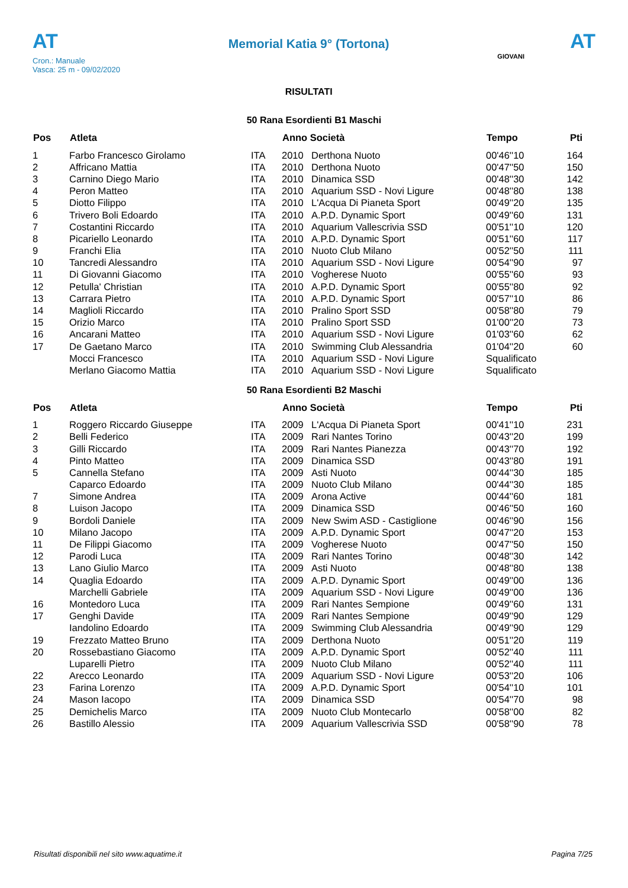AT
Cron.: Manuale
Vasca: 25 m - 09/02/2020
Memorial Katia 9° (Tortona)
RISULTATI
AT
GIOVANI
50 Rana Esordienti B1 Maschi
| Pos | Atleta | | Anno Società | | Tempo | Pti |
| --- | --- | --- | --- | --- | --- | --- |
| 1 | Farbo Francesco Girolamo | ITA | 2010 | Derthona Nuoto | 00'46''10 | 164 |
| 2 | Affricano Mattia | ITA | 2010 | Derthona Nuoto | 00'47''50 | 150 |
| 3 | Carnino Diego Mario | ITA | 2010 | Dinamica SSD | 00'48''30 | 142 |
| 4 | Peron Matteo | ITA | 2010 | Aquarium SSD - Novi Ligure | 00'48''80 | 138 |
| 5 | Diotto Filippo | ITA | 2010 | L'Acqua Di Pianeta Sport | 00'49''20 | 135 |
| 6 | Trivero Boli Edoardo | ITA | 2010 | A.P.D. Dynamic Sport | 00'49''60 | 131 |
| 7 | Costantini Riccardo | ITA | 2010 | Aquarium Vallescrivia SSD | 00'51''10 | 120 |
| 8 | Picariello Leonardo | ITA | 2010 | A.P.D. Dynamic Sport | 00'51''60 | 117 |
| 9 | Franchi Elia | ITA | 2010 | Nuoto Club Milano | 00'52''50 | 111 |
| 10 | Tancredi Alessandro | ITA | 2010 | Aquarium SSD - Novi Ligure | 00'54''90 | 97 |
| 11 | Di Giovanni Giacomo | ITA | 2010 | Vogherese Nuoto | 00'55''60 | 93 |
| 12 | Petulla' Christian | ITA | 2010 | A.P.D. Dynamic Sport | 00'55''80 | 92 |
| 13 | Carrara Pietro | ITA | 2010 | A.P.D. Dynamic Sport | 00'57''10 | 86 |
| 14 | Maglioli Riccardo | ITA | 2010 | Pralino Sport SSD | 00'58''80 | 79 |
| 15 | Orizio Marco | ITA | 2010 | Pralino Sport SSD | 01'00''20 | 73 |
| 16 | Ancarani Matteo | ITA | 2010 | Aquarium SSD - Novi Ligure | 01'03''60 | 62 |
| 17 | De Gaetano Marco | ITA | 2010 | Swimming Club Alessandria | 01'04''20 | 60 |
| | Mocci Francesco | ITA | 2010 | Aquarium SSD - Novi Ligure | Squalificato | |
| | Merlano Giacomo Mattia | ITA | 2010 | Aquarium SSD - Novi Ligure | Squalificato | |
50 Rana Esordienti B2 Maschi
| Pos | Atleta | | Anno Società | | Tempo | Pti |
| --- | --- | --- | --- | --- | --- | --- |
| 1 | Roggero Riccardo Giuseppe | ITA | 2009 | L'Acqua Di Pianeta Sport | 00'41''10 | 231 |
| 2 | Belli Federico | ITA | 2009 | Rari Nantes Torino | 00'43''20 | 199 |
| 3 | Gilli Riccardo | ITA | 2009 | Rari Nantes Pianezza | 00'43''70 | 192 |
| 4 | Pinto Matteo | ITA | 2009 | Dinamica SSD | 00'43''80 | 191 |
| 5 | Cannella Stefano | ITA | 2009 | Asti Nuoto | 00'44''30 | 185 |
| | Caparco Edoardo | ITA | 2009 | Nuoto Club Milano | 00'44''30 | 185 |
| 7 | Simone Andrea | ITA | 2009 | Arona Active | 00'44''60 | 181 |
| 8 | Luison Jacopo | ITA | 2009 | Dinamica SSD | 00'46''50 | 160 |
| 9 | Bordoli Daniele | ITA | 2009 | New Swim ASD - Castiglione | 00'46''90 | 156 |
| 10 | Milano Jacopo | ITA | 2009 | A.P.D. Dynamic Sport | 00'47''20 | 153 |
| 11 | De Filippi Giacomo | ITA | 2009 | Vogherese Nuoto | 00'47''50 | 150 |
| 12 | Parodi Luca | ITA | 2009 | Rari Nantes Torino | 00'48''30 | 142 |
| 13 | Lano Giulio Marco | ITA | 2009 | Asti Nuoto | 00'48''80 | 138 |
| 14 | Quaglia Edoardo | ITA | 2009 | A.P.D. Dynamic Sport | 00'49''00 | 136 |
| | Marchelli Gabriele | ITA | 2009 | Aquarium SSD - Novi Ligure | 00'49''00 | 136 |
| 16 | Montedoro Luca | ITA | 2009 | Rari Nantes Sempione | 00'49''60 | 131 |
| 17 | Genghi Davide | ITA | 2009 | Rari Nantes Sempione | 00'49''90 | 129 |
| | Iandolino Edoardo | ITA | 2009 | Swimming Club Alessandria | 00'49''90 | 129 |
| 19 | Frezzato Matteo Bruno | ITA | 2009 | Derthona Nuoto | 00'51''20 | 119 |
| 20 | Rossebastiano Giacomo | ITA | 2009 | A.P.D. Dynamic Sport | 00'52''40 | 111 |
| | Luparelli Pietro | ITA | 2009 | Nuoto Club Milano | 00'52''40 | 111 |
| 22 | Arecco Leonardo | ITA | 2009 | Aquarium SSD - Novi Ligure | 00'53''20 | 106 |
| 23 | Farina Lorenzo | ITA | 2009 | A.P.D. Dynamic Sport | 00'54''10 | 101 |
| 24 | Mason Iacopo | ITA | 2009 | Dinamica SSD | 00'54''70 | 98 |
| 25 | Demichelis Marco | ITA | 2009 | Nuoto Club Montecarlo | 00'58''00 | 82 |
| 26 | Bastillo Alessio | ITA | 2009 | Aquarium Vallescrivia SSD | 00'58''90 | 78 |
Risultati disponibili nel sito www.aquatime.it Pagina 7/25